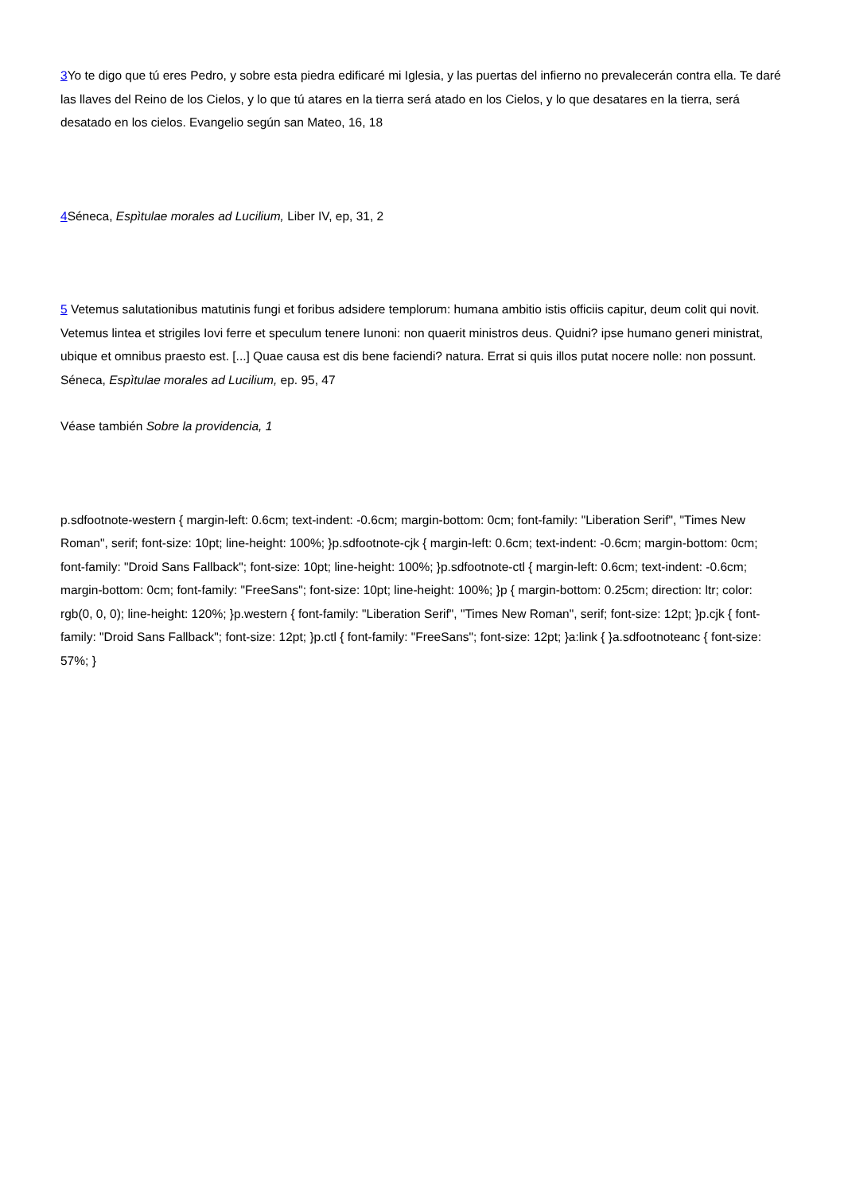3 Yo te digo que tú eres Pedro, y sobre esta piedra edificaré mi Iglesia, y las puertas del infierno no prevalecerán contra ella. Te daré las llaves del Reino de los Cielos, y lo que tú atares en la tierra será atado en los Cielos, y lo que desatares en la tierra, será desatado en los cielos. Evangelio según san Mateo, 16, 18
4 Séneca, Espìtulae morales ad Lucilium, Liber IV, ep, 31, 2
5 Vetemus salutationibus matutinis fungi et foribus adsidere templorum: humana ambitio istis officiis capitur, deum colit qui novit. Vetemus lintea et strigiles Iovi ferre et speculum tenere Iunoni: non quaerit ministros deus. Quidni? ipse humano generi ministrat, ubique et omnibus praesto est. [...] Quae causa est dis bene faciendi? natura. Errat si quis illos putat nocere nolle: non possunt. Séneca, Espìtulae morales ad Lucilium, ep. 95, 47
Véase también Sobre la providencia, 1
p.sdfootnote-western { margin-left: 0.6cm; text-indent: -0.6cm; margin-bottom: 0cm; font-family: "Liberation Serif", "Times New Roman", serif; font-size: 10pt; line-height: 100%; }p.sdfootnote-cjk { margin-left: 0.6cm; text-indent: -0.6cm; margin-bottom: 0cm; font-family: "Droid Sans Fallback"; font-size: 10pt; line-height: 100%; }p.sdfootnote-ctl { margin-left: 0.6cm; text-indent: -0.6cm; margin-bottom: 0cm; font-family: "FreeSans"; font-size: 10pt; line-height: 100%; }p { margin-bottom: 0.25cm; direction: ltr; color: rgb(0, 0, 0); line-height: 120%; }p.western { font-family: "Liberation Serif", "Times New Roman", serif; font-size: 12pt; }p.cjk { font-family: "Droid Sans Fallback"; font-size: 12pt; }p.ctl { font-family: "FreeSans"; font-size: 12pt; }a:link { }a.sdfootnoteanc { font-size: 57%; }